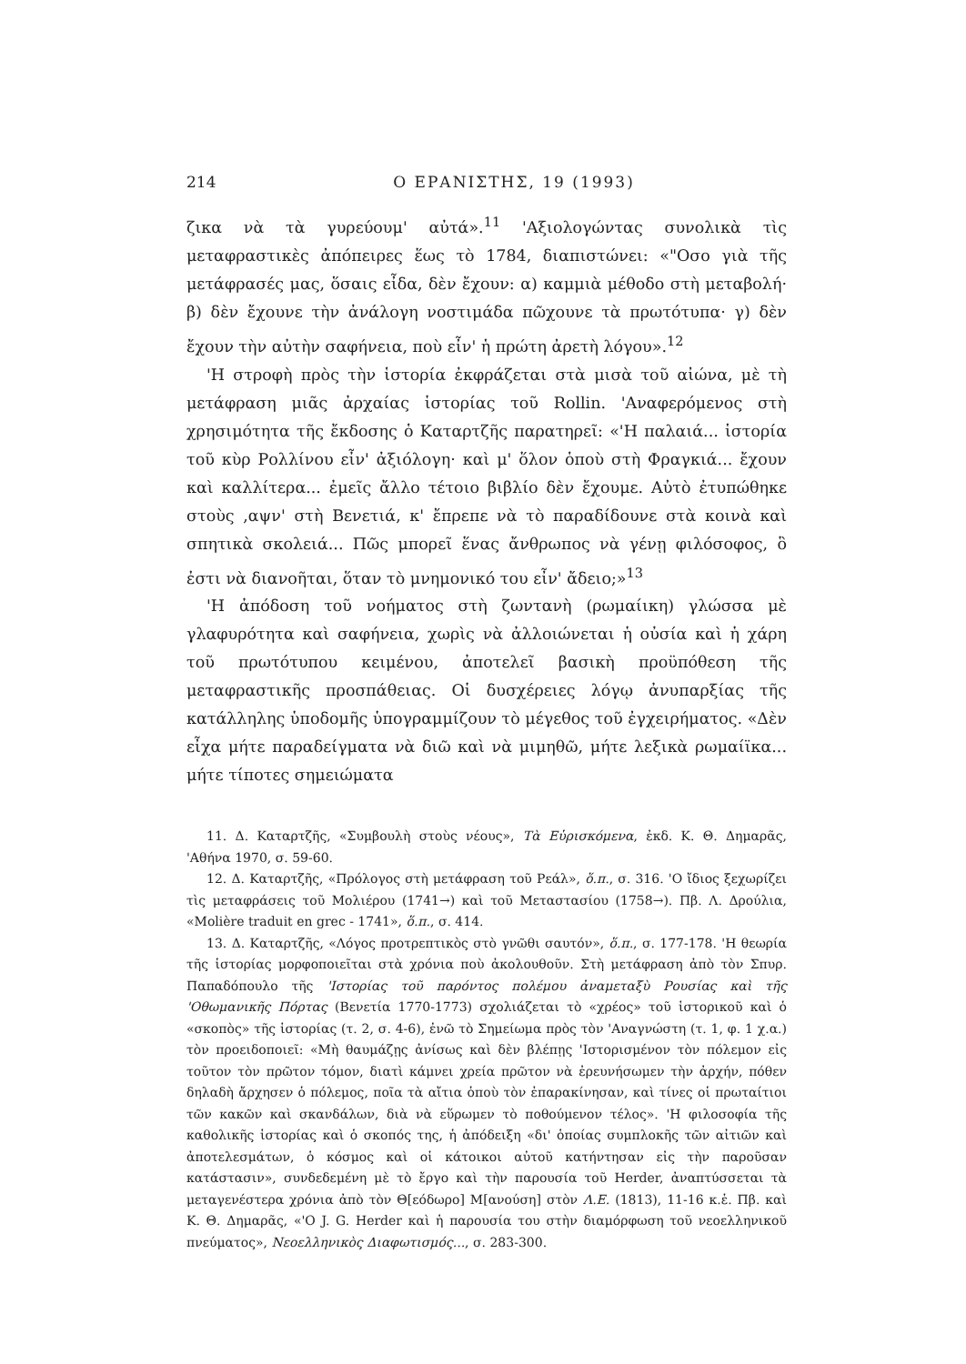214 Ο ΕΡΑΝΙΣΤΗΣ, 19 (1993)
ζικα νὰ τὰ γυρεύουμ' αὐτά».<sup>11</sup> 'Αξιολογώντας συνολικὰ τὶς μεταφραστικὲς ἀπόπειρες ἕως τὸ 1784, διαπιστώνει: «"Οσο γιὰ τῆς μετάφρασές μας, ὅσαις εἶδα, δὲν ἔχουν: α) καμμιὰ μέθοδο στὴ μεταβολή· β) δὲν ἔχουνε τὴν ἀνάλογη νοστιμάδα πῶχουνε τὰ πρωτότυπα· γ) δὲν ἔχουν τὴν αὐτὴν σαφήνεια, ποὺ εἶν' ἡ πρώτη ἀρετὴ λόγου».<sup>12</sup>
'Η στροφὴ πρὸς τὴν ἱστορία ἐκφράζεται στὰ μισὰ τοῦ αἰώνα, μὲ τὴ μετάφραση μιᾶς ἀρχαίας ἱστορίας τοῦ Rollin. 'Αναφερόμενος στὴ χρησιμότητα τῆς ἔκδοσης ὁ Καταρτζῆς παρατηρεῖ: «'Η παλαιά... ἱστορία τοῦ κὺρ Ρολλίνου εἶν' ἀξιόλογη· καὶ μ' ὅλον ὁποὺ στὴ Φραγκιά... ἔχουν καὶ καλλίτερα... ἐμεῖς ἄλλο τέτοιο βιβλίο δὲν ἔχουμε. Αὐτὸ ἐτυπώθηκε στοὺς ,αψν' στὴ Βενετιά, κ' ἔπρεπε νὰ τὸ παραδίδουνε στὰ κοινὰ καὶ σπητικὰ σκολειά... Πῶς μπορεῖ ἕνας ἄνθρωπος νὰ γένῃ φιλόσοφος, ὃ ἐστι νὰ διανοῆται, ὅταν τὸ μνημονικό του εἶν' ἄδειο;»<sup>13</sup>
'Η ἀπόδοση τοῦ νοήματος στὴ ζωντανὴ (ρωμαίικη) γλώσσα μὲ γλαφυρότητα καὶ σαφήνεια, χωρὶς νὰ ἀλλοιώνεται ἡ οὐσία καὶ ἡ χάρη τοῦ πρωτότυπου κειμένου, ἀποτελεῖ βασικὴ προϋπόθεση τῆς μεταφραστικῆς προσπάθειας. Οἱ δυσχέρειες λόγῳ ἀνυπαρξίας τῆς κατάλληλης ὑποδομῆς ὑπογραμμίζουν τὸ μέγεθος τοῦ ἐγχειρήματος. «Δὲν εἶχα μήτε παραδείγματα νὰ διῶ καὶ νὰ μιμηθῶ, μήτε λεξικὰ ρωμαίϊκα... μήτε τίποτες σημειώματα
11. Δ. Καταρτζῆς, «Συμβουλὴ στοὺς νέους», Τὰ Εὑρισκόμενα, ἐκδ. Κ. Θ. Δημαρᾶς, 'Αθήνα 1970, σ. 59-60.
12. Δ. Καταρτζῆς, «Πρόλογος στὴ μετάφραση τοῦ Ρεάλ», ὅ.π., σ. 316. 'Ο ἴδιος ξεχωρίζει τὶς μεταφράσεις τοῦ Μολιέρου (1741→) καὶ τοῦ Μεταστασίου (1758→). Πβ. Λ. Δρούλια, «Molière traduit en grec - 1741», ὅ.π., σ. 414.
13. Δ. Καταρτζῆς, «Λόγος προτρεπτικὸς στὸ γνῶθι σαυτόν», ὅ.π., σ. 177-178. 'Η θεωρία τῆς ἱστορίας μορφοποιεῖται στὰ χρόνια ποὺ ἀκολουθοῦν. Στὴ μετάφραση ἀπὸ τὸν Σπυρ. Παπαδόπουλο τῆς 'Ιστορίας τοῦ παρόντος πολέμου ἀναμεταξὺ Ρουσίας καὶ τῆς 'Οθωμανικῆς Πόρτας (Βενετία 1770-1773) σχολιάζεται τὸ «χρέος» τοῦ ἱστορικοῦ καὶ ὁ «σκοπὸς» τῆς ἱστορίας (τ. 2, σ. 4-6), ἐνῶ τὸ Σημείωμα πρὸς τὸν 'Αναγνώστη (τ. 1, φ. 1 χ.α.) τὸν προειδοποιεῖ: «Μὴ θαυμάζῃς ἀνίσως καὶ δὲν βλέπῃς 'Ιστορισμένον τὸν πόλεμον εἰς τοῦτον τὸν πρῶτον τόμον, διατὶ κάμνει χρεία πρῶτον νὰ ἐρευνήσωμεν τὴν ἀρχήν, πόθεν δηλαδὴ ἄρχησεν ὁ πόλεμος, ποῖα τὰ αἴτια ὁποὺ τὸν ἐπαρακίνησαν, καὶ τίνες οἱ πρωταίτιοι τῶν κακῶν καὶ σκανδάλων, διὰ νὰ εὕρωμεν τὸ ποθούμενον τέλος». 'Η φιλοσοφία τῆς καθολικῆς ἱστορίας καὶ ὁ σκοπός της, ἡ ἀπόδειξη «δι' ὁποίας συμπλοκῆς τῶν αἰτιῶν καὶ ἀποτελεσμάτων, ὁ κόσμος καὶ οἱ κάτοικοι αὐτοῦ κατήντησαν εἰς τὴν παροῦσαν κατάστασιν», συνδεδεμένη μὲ τὸ ἔργο καὶ τὴν παρουσία τοῦ Herder, ἀναπτύσσεται τὰ μεταγενέστερα χρόνια ἀπὸ τὸν Θ[εόδωρο] Μ[ανούση] στὸν Λ.Ε. (1813), 11-16 κ.ἑ. Πβ. καὶ Κ. Θ. Δημαρᾶς, «'Ο J. G. Herder καὶ ἡ παρουσία του στὴν διαμόρφωση τοῦ νεοελληνικοῦ πνεύματος», Νεοελληνικὸς Διαφωτισμός..., σ. 283-300.